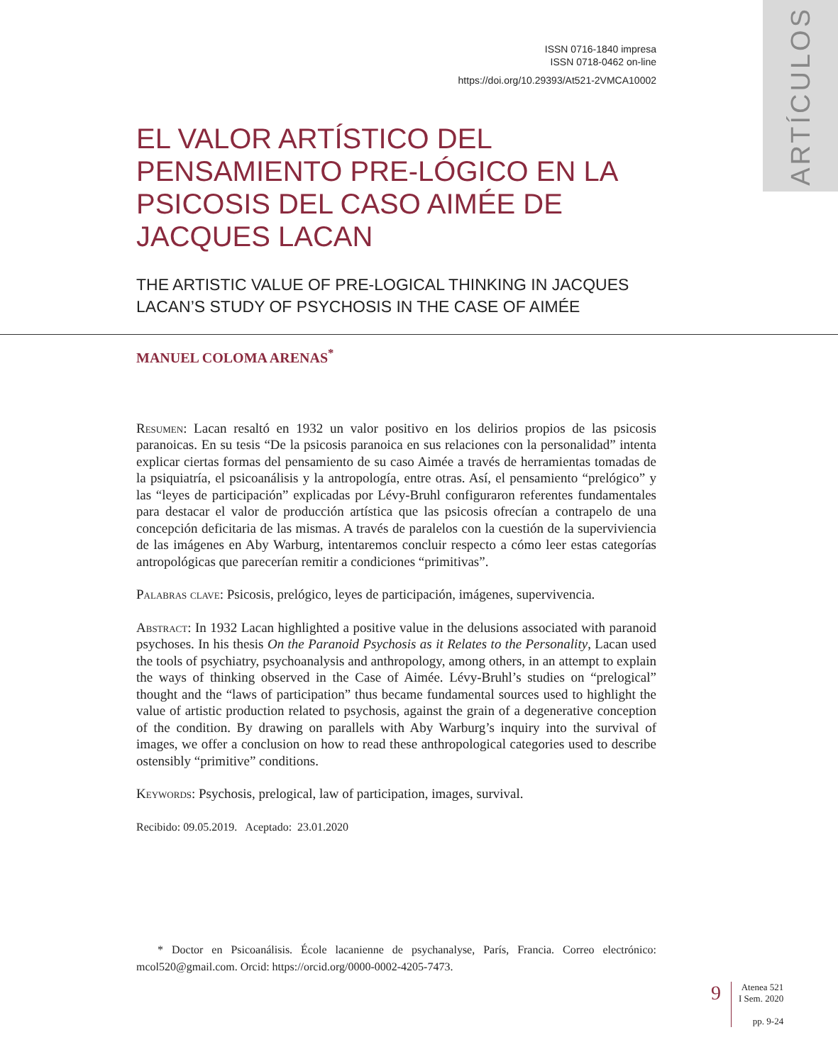ARTÍCULOS
ISSN 0716-1840 impresa
ISSN 0718-0462 on-line
https://doi.org/10.29393/At521-2VMCA10002
EL VALOR ARTÍSTICO DEL PENSAMIENTO PRE-LÓGICO EN LA PSICOSIS DEL CASO AIMÉE DE JACQUES LACAN
THE ARTISTIC VALUE OF PRE-LOGICAL THINKING IN JACQUES LACAN’S STUDY OF PSYCHOSIS IN THE CASE OF AIMÉE
MANUEL COLOMA ARENAS<sup>*</sup>
Resumen: Lacan resaltó en 1932 un valor positivo en los delirios propios de las psicosis paranoicas. En su tesis “De la psicosis paranoica en sus relaciones con la personalidad” intenta explicar ciertas formas del pensamiento de su caso Aimée a través de herramientas tomadas de la psiquiatría, el psicoanálisis y la antropología, entre otras. Así, el pensamiento “prelógico” y las “leyes de participación” explicadas por Lévy-Bruhl configuraron referentes fundamentales para destacar el valor de producción artística que las psicosis ofrecían a contrapelo de una concepción deficitaria de las mismas. A través de paralelos con la cuestión de la superviviencia de las imágenes en Aby Warburg, intentaremos concluir respecto a cómo leer estas categorías antropológicas que parecerían remitir a condiciones “primitivas”.
Palabras clave: Psicosis, prelógico, leyes de participación, imágenes, supervivencia.
Abstract: In 1932 Lacan highlighted a positive value in the delusions associated with paranoid psychoses. In his thesis On the Paranoid Psychosis as it Relates to the Personality, Lacan used the tools of psychiatry, psychoanalysis and anthropology, among others, in an attempt to explain the ways of thinking observed in the Case of Aimée. Lévy-Bruhl’s studies on “prelogical” thought and the “laws of participation” thus became fundamental sources used to highlight the value of artistic production related to psychosis, against the grain of a degenerative conception of the condition. By drawing on parallels with Aby Warburg’s inquiry into the survival of images, we offer a conclusion on how to read these anthropological categories used to describe ostensibly “primitive” conditions.
Keywords: Psychosis, prelogical, law of participation, images, survival.
Recibido: 09.05.2019. Aceptado: 23.01.2020
* Doctor en Psicoanálisis. École lacanienne de psychanalyse, París, Francia. Correo electrónico: mcol520@gmail.com. Orcid: https://orcid.org/0000-0002-4205-7473.
9
Atenea 521
I Sem. 2020
pp. 9-24